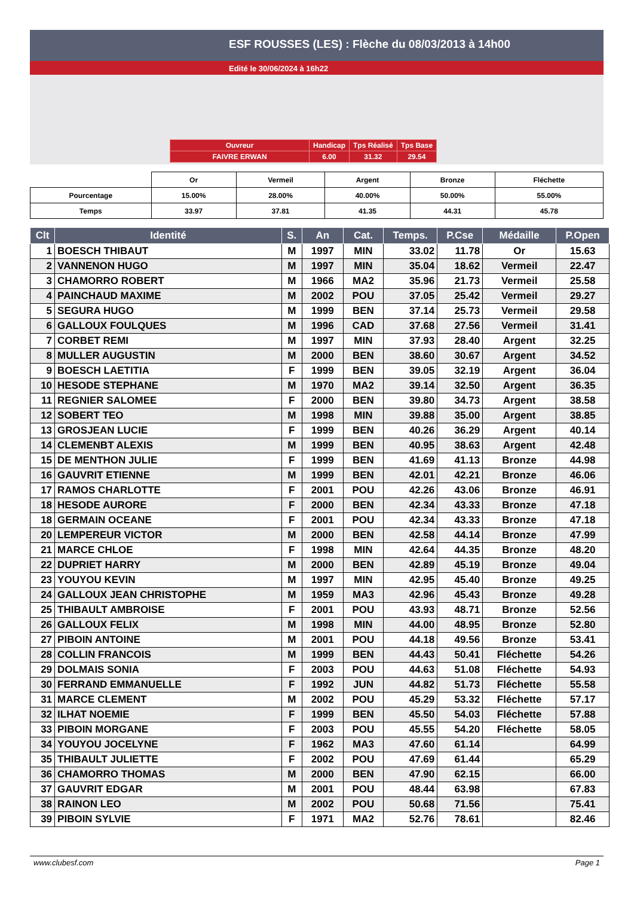ESF ROUSSES (LES) : Flèche du 08/03/2013 à 14h00
Edité le 30/06/2024 à 16h22
| Ouvreur | Handicap | Tps Réalisé | Tps Base |
| FAIVRE ERWAN | 6.00 | 31.32 | 29.54 |
| | Or | Vermeil | Argent | Bronze | Fléchette |
| Pourcentage | 15.00% | 28.00% | 40.00% | 50.00% | 55.00% |
| Temps | 33.97 | 37.81 | 41.35 | 44.31 | 45.78 |
| Clt | Identité | S. | An | Cat. | Temps. | P.Cse | Médaille | P.Open |
| --- | --- | --- | --- | --- | --- | --- | --- | --- |
| 1 | BOESCH THIBAUT | M | 1997 | MIN | 33.02 | 11.78 | Or | 15.63 |
| 2 | VANNENON HUGO | M | 1997 | MIN | 35.04 | 18.62 | Vermeil | 22.47 |
| 3 | CHAMORRO ROBERT | M | 1966 | MA2 | 35.96 | 21.73 | Vermeil | 25.58 |
| 4 | PAINCHAUD MAXIME | M | 2002 | POU | 37.05 | 25.42 | Vermeil | 29.27 |
| 5 | SEGURA HUGO | M | 1999 | BEN | 37.14 | 25.73 | Vermeil | 29.58 |
| 6 | GALLOUX FOULQUES | M | 1996 | CAD | 37.68 | 27.56 | Vermeil | 31.41 |
| 7 | CORBET REMI | M | 1997 | MIN | 37.93 | 28.40 | Argent | 32.25 |
| 8 | MULLER AUGUSTIN | M | 2000 | BEN | 38.60 | 30.67 | Argent | 34.52 |
| 9 | BOESCH LAETITIA | F | 1999 | BEN | 39.05 | 32.19 | Argent | 36.04 |
| 10 | HESODE STEPHANE | M | 1970 | MA2 | 39.14 | 32.50 | Argent | 36.35 |
| 11 | REGNIER SALOMEE | F | 2000 | BEN | 39.80 | 34.73 | Argent | 38.58 |
| 12 | SOBERT TEO | M | 1998 | MIN | 39.88 | 35.00 | Argent | 38.85 |
| 13 | GROSJEAN LUCIE | F | 1999 | BEN | 40.26 | 36.29 | Argent | 40.14 |
| 14 | CLEMENBT ALEXIS | M | 1999 | BEN | 40.95 | 38.63 | Argent | 42.48 |
| 15 | DE MENTHON JULIE | F | 1999 | BEN | 41.69 | 41.13 | Bronze | 44.98 |
| 16 | GAUVRIT ETIENNE | M | 1999 | BEN | 42.01 | 42.21 | Bronze | 46.06 |
| 17 | RAMOS CHARLOTTE | F | 2001 | POU | 42.26 | 43.06 | Bronze | 46.91 |
| 18 | HESODE AURORE | F | 2000 | BEN | 42.34 | 43.33 | Bronze | 47.18 |
| 18 | GERMAIN OCEANE | F | 2001 | POU | 42.34 | 43.33 | Bronze | 47.18 |
| 20 | LEMPEREUR VICTOR | M | 2000 | BEN | 42.58 | 44.14 | Bronze | 47.99 |
| 21 | MARCE CHLOE | F | 1998 | MIN | 42.64 | 44.35 | Bronze | 48.20 |
| 22 | DUPRIET HARRY | M | 2000 | BEN | 42.89 | 45.19 | Bronze | 49.04 |
| 23 | YOUYOU KEVIN | M | 1997 | MIN | 42.95 | 45.40 | Bronze | 49.25 |
| 24 | GALLOUX JEAN CHRISTOPHE | M | 1959 | MA3 | 42.96 | 45.43 | Bronze | 49.28 |
| 25 | THIBAULT AMBROISE | F | 2001 | POU | 43.93 | 48.71 | Bronze | 52.56 |
| 26 | GALLOUX FELIX | M | 1998 | MIN | 44.00 | 48.95 | Bronze | 52.80 |
| 27 | PIBOIN ANTOINE | M | 2001 | POU | 44.18 | 49.56 | Bronze | 53.41 |
| 28 | COLLIN FRANCOIS | M | 1999 | BEN | 44.43 | 50.41 | Fléchette | 54.26 |
| 29 | DOLMAIS SONIA | F | 2003 | POU | 44.63 | 51.08 | Fléchette | 54.93 |
| 30 | FERRAND EMMANUELLE | F | 1992 | JUN | 44.82 | 51.73 | Fléchette | 55.58 |
| 31 | MARCE CLEMENT | M | 2002 | POU | 45.29 | 53.32 | Fléchette | 57.17 |
| 32 | ILHAT NOEMIE | F | 1999 | BEN | 45.50 | 54.03 | Fléchette | 57.88 |
| 33 | PIBOIN MORGANE | F | 2003 | POU | 45.55 | 54.20 | Fléchette | 58.05 |
| 34 | YOUYOU JOCELYNE | F | 1962 | MA3 | 47.60 | 61.14 | | 64.99 |
| 35 | THIBAULT JULIETTE | F | 2002 | POU | 47.69 | 61.44 | | 65.29 |
| 36 | CHAMORRO THOMAS | M | 2000 | BEN | 47.90 | 62.15 | | 66.00 |
| 37 | GAUVRIT EDGAR | M | 2001 | POU | 48.44 | 63.98 | | 67.83 |
| 38 | RAINON LEO | M | 2002 | POU | 50.68 | 71.56 | | 75.41 |
| 39 | PIBOIN SYLVIE | F | 1971 | MA2 | 52.76 | 78.61 | | 82.46 |
www.clubesf.com Page 1